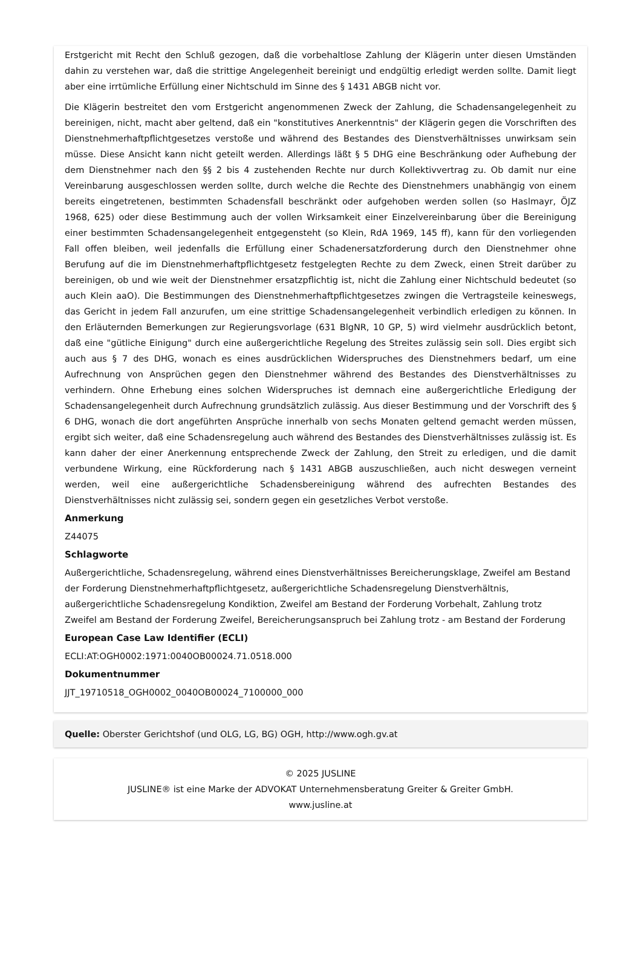Erstgericht mit Recht den Schluß gezogen, daß die vorbehaltlose Zahlung der Klägerin unter diesen Umständen dahin zu verstehen war, daß die strittige Angelegenheit bereinigt und endgültig erledigt werden sollte. Damit liegt aber eine irrtümliche Erfüllung einer Nichtschuld im Sinne des § 1431 ABGB nicht vor.
Die Klägerin bestreitet den vom Erstgericht angenommenen Zweck der Zahlung, die Schadensangelegenheit zu bereinigen, nicht, macht aber geltend, daß ein "konstitutives Anerkenntnis" der Klägerin gegen die Vorschriften des Dienstnehmerhaftpflichtgesetzes verstoße und während des Bestandes des Dienstverhältnisses unwirksam sein müsse. Diese Ansicht kann nicht geteilt werden. Allerdings läßt § 5 DHG eine Beschränkung oder Aufhebung der dem Dienstnehmer nach den §§ 2 bis 4 zustehenden Rechte nur durch Kollektivvertrag zu. Ob damit nur eine Vereinbarung ausgeschlossen werden sollte, durch welche die Rechte des Dienstnehmers unabhängig von einem bereits eingetretenen, bestimmten Schadensfall beschränkt oder aufgehoben werden sollen (so Haslmayr, ÖJZ 1968, 625) oder diese Bestimmung auch der vollen Wirksamkeit einer Einzelvereinbarung über die Bereinigung einer bestimmten Schadensangelegenheit entgegensteht (so Klein, RdA 1969, 145 ff), kann für den vorliegenden Fall offen bleiben, weil jedenfalls die Erfüllung einer Schadenersatzforderung durch den Dienstnehmer ohne Berufung auf die im Dienstnehmerhaftpflichtgesetz festgelegten Rechte zu dem Zweck, einen Streit darüber zu bereinigen, ob und wie weit der Dienstnehmer ersatzpflichtig ist, nicht die Zahlung einer Nichtschuld bedeutet (so auch Klein aaO). Die Bestimmungen des Dienstnehmerhaftpflichtgesetzes zwingen die Vertragsteile keineswegs, das Gericht in jedem Fall anzurufen, um eine strittige Schadensangelegenheit verbindlich erledigen zu können. In den Erläuternden Bemerkungen zur Regierungsvorlage (631 BlgNR, 10 GP, 5) wird vielmehr ausdrücklich betont, daß eine "gütliche Einigung" durch eine außergerichtliche Regelung des Streites zulässig sein soll. Dies ergibt sich auch aus § 7 des DHG, wonach es eines ausdrücklichen Widerspruches des Dienstnehmers bedarf, um eine Aufrechnung von Ansprüchen gegen den Dienstnehmer während des Bestandes des Dienstverhältnisses zu verhindern. Ohne Erhebung eines solchen Widerspruches ist demnach eine außergerichtliche Erledigung der Schadensangelegenheit durch Aufrechnung grundsätzlich zulässig. Aus dieser Bestimmung und der Vorschrift des § 6 DHG, wonach die dort angeführten Ansprüche innerhalb von sechs Monaten geltend gemacht werden müssen, ergibt sich weiter, daß eine Schadensregelung auch während des Bestandes des Dienstverhältnisses zulässig ist. Es kann daher der einer Anerkennung entsprechende Zweck der Zahlung, den Streit zu erledigen, und die damit verbundene Wirkung, eine Rückforderung nach § 1431 ABGB auszuschließen, auch nicht deswegen verneint werden, weil eine außergerichtliche Schadensbereinigung während des aufrechten Bestandes des Dienstverhältnisses nicht zulässig sei, sondern gegen ein gesetzliches Verbot verstoße.
Anmerkung
Z44075
Schlagworte
Außergerichtliche, Schadensregelung, während eines Dienstverhältnisses Bereicherungsklage, Zweifel am Bestand der Forderung Dienstnehmerhaftpflichtgesetz, außergerichtliche Schadensregelung Dienstverhältnis, außergerichtliche Schadensregelung Kondiktion, Zweifel am Bestand der Forderung Vorbehalt, Zahlung trotz Zweifel am Bestand der Forderung Zweifel, Bereicherungsanspruch bei Zahlung trotz - am Bestand der Forderung
European Case Law Identifier (ECLI)
ECLI:AT:OGH0002:1971:0040OB00024.71.0518.000
Dokumentnummer
JJT_19710518_OGH0002_0040OB00024_7100000_000
Quelle: Oberster Gerichtshof (und OLG, LG, BG) OGH, http://www.ogh.gv.at
© 2025 JUSLINE
JUSLINE® ist eine Marke der ADVOKAT Unternehmensberatung Greiter & Greiter GmbH.
www.jusline.at